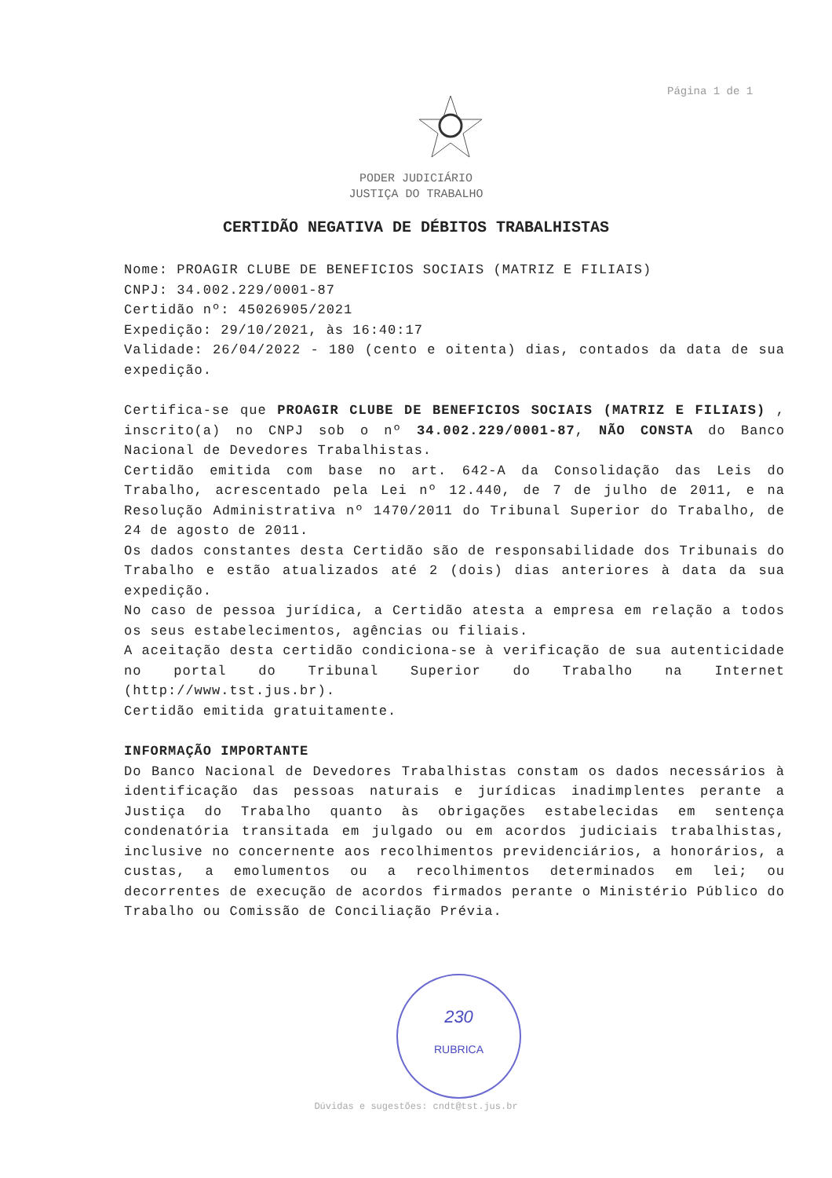Página 1 de 1
PODER JUDICIÁRIO
JUSTIÇA DO TRABALHO
CERTIDÃO NEGATIVA DE DÉBITOS TRABALHISTAS
Nome: PROAGIR CLUBE DE BENEFICIOS SOCIAIS (MATRIZ E FILIAIS)
CNPJ: 34.002.229/0001-87
Certidão nº: 45026905/2021
Expedição: 29/10/2021, às 16:40:17
Validade: 26/04/2022 - 180 (cento e oitenta) dias, contados da data de sua expedição.
Certifica-se que PROAGIR CLUBE DE BENEFICIOS SOCIAIS (MATRIZ E FILIAIS) , inscrito(a) no CNPJ sob o nº 34.002.229/0001-87, NÃO CONSTA do Banco Nacional de Devedores Trabalhistas.
Certidão emitida com base no art. 642-A da Consolidação das Leis do Trabalho, acrescentado pela Lei nº 12.440, de 7 de julho de 2011, e na Resolução Administrativa nº 1470/2011 do Tribunal Superior do Trabalho, de 24 de agosto de 2011.
Os dados constantes desta Certidão são de responsabilidade dos Tribunais do Trabalho e estão atualizados até 2 (dois) dias anteriores à data da sua expedição.
No caso de pessoa jurídica, a Certidão atesta a empresa em relação a todos os seus estabelecimentos, agências ou filiais.
A aceitação desta certidão condiciona-se à verificação de sua autenticidade no portal do Tribunal Superior do Trabalho na Internet (http://www.tst.jus.br).
Certidão emitida gratuitamente.
INFORMAÇÃO IMPORTANTE
Do Banco Nacional de Devedores Trabalhistas constam os dados necessários à identificação das pessoas naturais e jurídicas inadimplentes perante a Justiça do Trabalho quanto às obrigações estabelecidas em sentença condenatória transitada em julgado ou em acordos judiciais trabalhistas, inclusive no concernente aos recolhimentos previdenciários, a honorários, a custas, a emolumentos ou a recolhimentos determinados em lei; ou decorrentes de execução de acordos firmados perante o Ministério Público do Trabalho ou Comissão de Conciliação Prévia.
230
RUBRICA
Dúvidas e sugestões: cndt@tst.jus.br